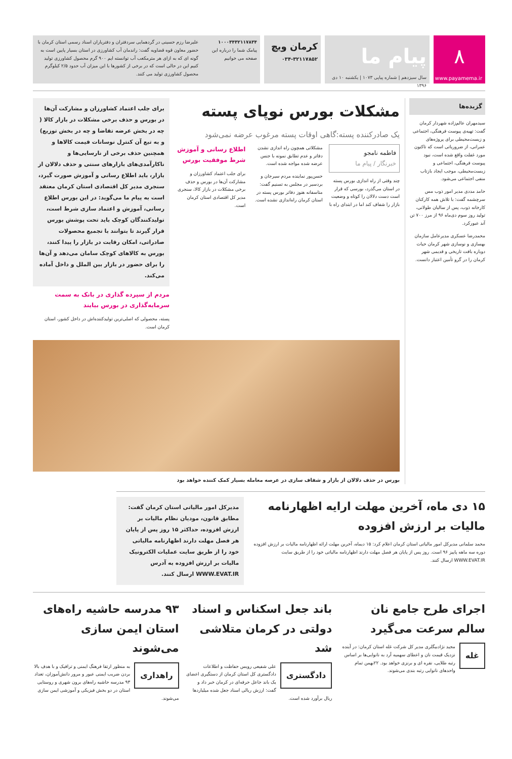۸
www.payamema.ir
پیام ما
سال سیزدهم | شماره پیاپی ۱۰۷۳ | یکشنبه ۱۰ دی ۱۳۹۶
کرمان ویچ
۰۳۴-۳۲۱۱۷۸۵۲
۱۰۰۰۳۴۳۲۱۱۷۸۳۴
پیامک شما را درباره این صفحه می خوانیم
علیرضا رزم حسینی در گردهمایی سردفتران و دفتریاران اسناد رسمی استان کرمان با حضور معاون قوه قضاویه گفت: راندمان آب کشاورزی در استان بسیار پایین است به گونه ای که به ازای هر مترمکعب آب توانسته ایم ۹۰۰ گرم محصول کشاورزی تولید کنیم این در حالی است که در برخی از کشورها با این میزان آب حدود ۲/۵ کیلوگرم محصول کشاورزی تولید می کنند.
گزیده‌ها
سیدمهران عالم‌زاده شهردار کرمان گفت: تهیه‌ی پیوست فرهنگی، اجتماعی و زیست‌محیطی برای پروژه‌های عمرانی، از ضروریاتی است که تاکنون مورد غفلت واقع شده است، نبود پیوست فرهنگی، اجتماعی و زیست‌محیطی، موجب ایجاد بازتاب منفی اجتماعی می‌شود.
حامد مددی مدیر امور ذوب مس سرچشمه گفت: با تلاش همه کارکنان کارخانه ذوب، پس از سالیان طولانی، تولید روز سوم دی‌ماه ۹۶ از مرز ۷۰۰ تن آند عبورکرد.
محمدرضا عسکری مدیرعامل سازمان بهسازی و نوسازی شهر کرمان حیات دوباره بافت تاریخی و قدیمی شهر کرمان را در گرو تأمین اعتبار دانست.
مشکلات بورس نوپای پسته
یک صادرکننده پسته:گاهی اوقات پسته مرغوب عرضه نمی‌شود
فاطمه نامجو
خبرنگار / پیام ما
چند وقتی از راه اندازی بورس پسته در استان می‌گذرد، بورسی که قرار است دست دلالان را کوتاه و وضعیت بازار را شفاف کند اما در ابتدای راه با مشکلاتی همچون راه اندازی نشدن دفاتر و عدم تطابق نمونه با جنس عرضه شده مواجه شده است.
حسن‌پور نماینده مردم سیرجان و بردسیر در مجلس به تسنیم گفت: متاسفانه هنوز دفاتر بورس پسته در استان کرمان راه‌اندازی نشده است.
اطلاع رسانی و آموزش شرط موفقیت بورس
برای جلب اعتماد کشاورزان و مشارکت آن‌ها در بورس و حذف برخی مشکلات در بازار کالا، سنجری مدیر کل اقتصادی استان کرمان است.
برای جلب اعتماد کشاورزان و مشارکت آن‌ها در بورس و حذف برخی مشکلات در بازار کالا ( چه در بخش عرضه تقاضا و چه در بخش توزیع) و به تبع آن کنترل نوسانات قیمت کالاها و همچنین حذف برخی از نارسایی‌ها و ناکارآمدی‌های بازارهای سنتی و حذف دلالان از بازار، باید اطلاع رسانی و آموزش صورت گیرد، سنجری مدیر کل اقتصادی استان کرمان معتقد است به پیام ما می‌گوید: در این بورس اطلاع رسانی، آموزش و اعتماد سازی شرط است، تولیدکنندگان کوچک باید تحت پوشش بورس قرار گیرند تا بتوانند با تجمیع محصولات صادراتی، امکان رقابت در بازار را پیدا کنند، بورس به کالاهای کوچک سامان می‌دهد و آن‌ها را برای حضور در بازار بین الملل و داخل آماده می‌کند.
مردم از سپرده گذاری در بانک به سمت سرمایه‌گذاری در بورس بیایند
پسته، محصولی که اصلی‌ترین تولیدکننده‌اش در داخل کشور، استان کرمان است.
بورس در حذف دلالان از بازار و شفاف سازی در عرصه معامله بسیار کمک کننده خواهد بود
۱۵ دی ماه، آخرین مهلت ارایه اظهارنامه مالیات بر ارزش افزوده
محمد سلمانی مدیرکل امور مالیاتی استان کرمان اعلام کرد: ۱۵ دیماه، آخرین مهلت ارائه اظهارنامه مالیات بر ارزش افزوده دوره سه ماهه پاییز ۹۶ است. روز پس از پایان هر فصل مهلت دارند اظهارنامه مالیاتی خود را از طریق سایت WWW.EVAT.IR ارسال کنند.
مدیرکل امور مالیاتی استان کرمان گفت: مطابق قانون، مودیان نظام مالیات بر ارزش افزوده، حداکثر ۱۵ روز پس از پایان هر فصل مهلت دارند اظهارنامه مالیاتی خود را از طریق سایت عملیات الکترونیک مالیات بر ارزش افزوده به آدرس WWW.EVAT.IR ارسال کنند.
اجرای طرح جامع نان سالم سرعت می‌گیرد
غله
مجید نژادبیگلری مدیر کل شرکت غله استان کرمان: در آینده نزدیک قیمت نان و اعطای سهمیه آرد به نانوایی‌ها بر اساس رتبه طلایی، نقره ای و برنزی خواهد بود. ۲۲بهمن تمام واحدهای نانوایی رتبه بندی می‌شوند.
باند جعل اسکناس و اسناد دولتی در کرمان متلاشی شد
دادگستری
علی شفیعی رویس حفاظت و اطلاعات دادگستری کل استان کرمان از دستگیری اعضای یک باند جاعل حرفه‌ای در کرمان خبر داد و گفت: ارزش ریالی اسناد جعل شده میلیاردها ریال برآورد شده است.
۹۳ مدرسه حاشیه راه‌های استان ایمن سازی می‌شوند
راهداری
به منظور ارتقا فرهنگ ایمنی و ترافیک و با هدف بالا بردن ضریب ایمنی عبور و مرور دانش‌آموزان، تعداد ۹۳ مدرسه حاشیه راه‌های برون شهری و روستایی استان در دو بخش فیزیکی و آموزشی ایمن سازی می‌شوند.